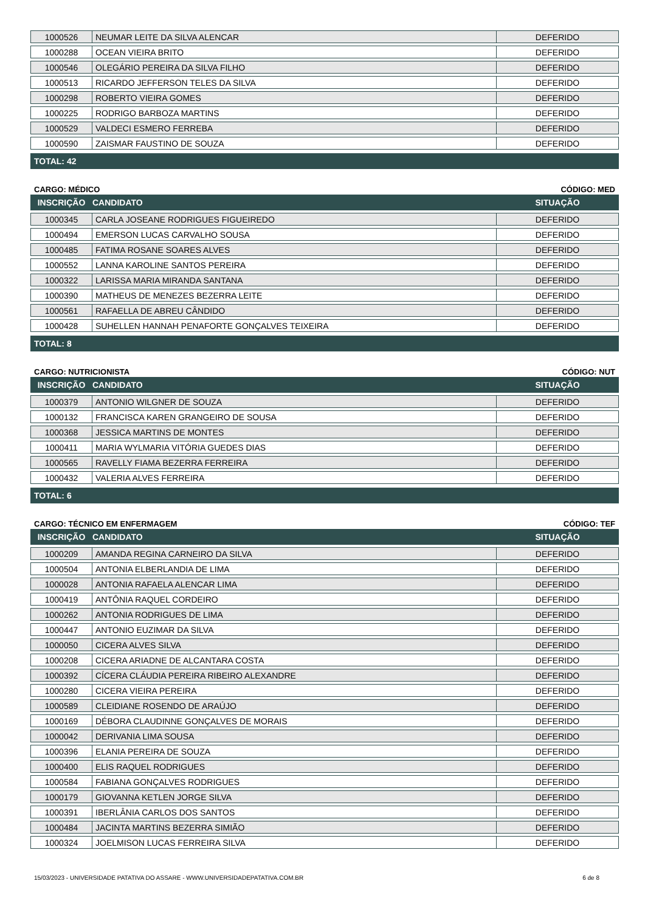| 1000526 | NEUMAR LEITE DA SILVA ALENCAR | DEFERIDO |
| 1000288 | OCEAN VIEIRA BRITO | DEFERIDO |
| 1000546 | OLEGÁRIO PEREIRA DA SILVA FILHO | DEFERIDO |
| 1000513 | RICARDO JEFFERSON TELES DA SILVA | DEFERIDO |
| 1000298 | ROBERTO VIEIRA GOMES | DEFERIDO |
| 1000225 | RODRIGO BARBOZA MARTINS | DEFERIDO |
| 1000529 | VALDECI ESMERO FERREBA | DEFERIDO |
| 1000590 | ZAISMAR FAUSTINO DE SOUZA | DEFERIDO |
TOTAL: 42
CARGO: MÉDICO CÓDIGO: MED
INSCRIÇÃO CANDIDATO SITUAÇÃO
| 1000345 | CARLA JOSEANE RODRIGUES FIGUEIREDO | DEFERIDO |
| 1000494 | EMERSON LUCAS CARVALHO SOUSA | DEFERIDO |
| 1000485 | FATIMA ROSANE SOARES ALVES | DEFERIDO |
| 1000552 | LANNA KAROLINE SANTOS PEREIRA | DEFERIDO |
| 1000322 | LARISSA MARIA MIRANDA SANTANA | DEFERIDO |
| 1000390 | MATHEUS DE MENEZES BEZERRA LEITE | DEFERIDO |
| 1000561 | RAFAELLA DE ABREU CÂNDIDO | DEFERIDO |
| 1000428 | SUHELLEN HANNAH PENAFORTE GONÇALVES TEIXEIRA | DEFERIDO |
TOTAL: 8
CARGO: NUTRICIONISTA CÓDIGO: NUT
INSCRIÇÃO CANDIDATO SITUAÇÃO
| 1000379 | ANTONIO WILGNER DE SOUZA | DEFERIDO |
| 1000132 | FRANCISCA KAREN GRANGEIRO DE SOUSA | DEFERIDO |
| 1000368 | JESSICA MARTINS DE MONTES | DEFERIDO |
| 1000411 | MARIA WYLMARIA VITÓRIA GUEDES DIAS | DEFERIDO |
| 1000565 | RAVELLY FIAMA BEZERRA FERREIRA | DEFERIDO |
| 1000432 | VALERIA ALVES FERREIRA | DEFERIDO |
TOTAL: 6
CARGO: TÉCNICO EM ENFERMAGEM CÓDIGO: TEF
INSCRIÇÃO CANDIDATO SITUAÇÃO
| 1000209 | AMANDA REGINA CARNEIRO DA SILVA | DEFERIDO |
| 1000504 | ANTONIA ELBERLANDIA DE LIMA | DEFERIDO |
| 1000028 | ANTONIA RAFAELA ALENCAR LIMA | DEFERIDO |
| 1000419 | ANTÔNIA RAQUEL CORDEIRO | DEFERIDO |
| 1000262 | ANTONIA RODRIGUES DE LIMA | DEFERIDO |
| 1000447 | ANTONIO EUZIMAR DA SILVA | DEFERIDO |
| 1000050 | CICERA ALVES SILVA | DEFERIDO |
| 1000208 | CICERA ARIADNE DE ALCANTARA COSTA | DEFERIDO |
| 1000392 | CÍCERA CLÁUDIA PEREIRA RIBEIRO ALEXANDRE | DEFERIDO |
| 1000280 | CICERA VIEIRA PEREIRA | DEFERIDO |
| 1000589 | CLEIDIANE ROSENDO DE ARAÚJO | DEFERIDO |
| 1000169 | DÉBORA CLAUDINNE GONÇALVES DE MORAIS | DEFERIDO |
| 1000042 | DERIVANIA LIMA SOUSA | DEFERIDO |
| 1000396 | ELANIA PEREIRA DE SOUZA | DEFERIDO |
| 1000400 | ELIS RAQUEL RODRIGUES | DEFERIDO |
| 1000584 | FABIANA GONÇALVES RODRIGUES | DEFERIDO |
| 1000179 | GIOVANNA KETLEN JORGE SILVA | DEFERIDO |
| 1000391 | IBERLÂNIA CARLOS DOS SANTOS | DEFERIDO |
| 1000484 | JACINTA MARTINS BEZERRA SIMIÃO | DEFERIDO |
| 1000324 | JOELMISON LUCAS FERREIRA SILVA | DEFERIDO |
15/03/2023 - UNIVERSIDADE PATATIVA DO ASSARE - WWW.UNIVERSIDADEPATATIVA.COM.BR 6 de 8